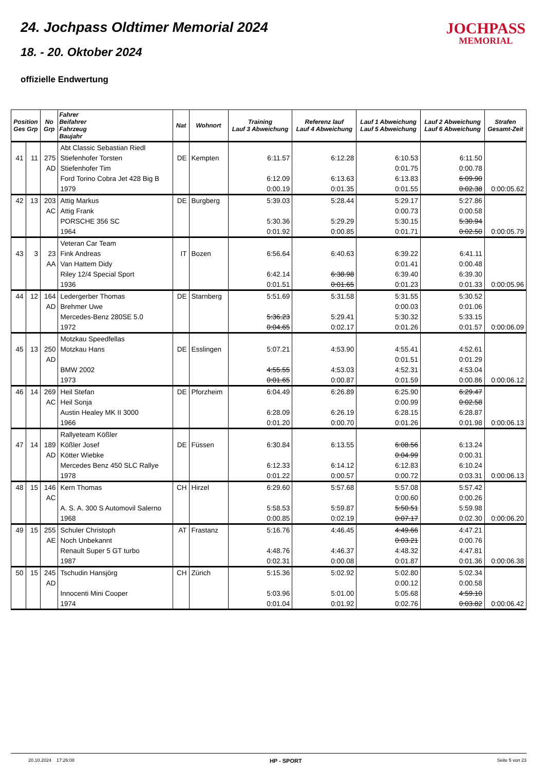24. Jochpass Oldtimer Memorial 2024
18. - 20. Oktober 2024
offizielle Endwertung
JOCHPASS
MEMORIAL
| Position Ges Grp | | No Grp | Fahrer Beifahrer Fahrzeug Baujahr | Nat | Wohnort | Training Lauf 3 Abweichung | Referenz lauf Lauf 4 Abweichung | Lauf 1 Abweichung Lauf 5 Abweichung | Lauf 2 Abweichung Lauf 6 Abweichung | Strafen Gesamt-Zeit |
| --- | --- | --- | --- | --- | --- | --- | --- | --- | --- | --- |
| | | | Abt Classic Sebastian Riedl | | | | | | | |
| 41 | 11 | 275 | Stiefenhofer Torsten | DE | Kempten | 6:11.57 | 6:12.28 | 6:10.53 | 6:11.50 | |
| | | AD | Stiefenhofer Tim | | | | | 0:01.75 | 0:00.78 | |
| | | | Ford Torino Cobra Jet 428 Big B | | | 6:12.09 | 6:13.63 | 6:13.83 | 6:09.90 | |
| | | | 1979 | | | 0:00.19 | 0:01.35 | 0:01.55 | 0:02.38 | 0:00:05.62 |
| 42 | 13 | 203 | Attig Markus | DE | Burgberg | 5:39.03 | 5:28.44 | 5:29.17 | 5:27.86 | |
| | | AC | Attig Frank | | | | | 0:00.73 | 0:00.58 | |
| | | | PORSCHE 356 SC | | | 5:30.36 | 5:29.29 | 5:30.15 | 5:30.94 | |
| | | | 1964 | | | 0:01.92 | 0:00.85 | 0:01.71 | 0:02.50 | 0:00:05.79 |
| | | | Veteran Car Team | | | | | | | |
| 43 | 3 | 23 | Fink Andreas | IT | Bozen | 6:56.64 | 6:40.63 | 6:39.22 | 6:41.11 | |
| | | AA | Van Hattem Didy | | | | | 0:01.41 | 0:00.48 | |
| | | | Riley 12/4 Special Sport | | | 6:42.14 | 6:38.98 | 6:39.40 | 6:39.30 | |
| | | | 1936 | | | 0:01.51 | 0:01.65 | 0:01.23 | 0:01.33 | 0:00:05.96 |
| 44 | 12 | 164 | Ledergerber Thomas | DE | Starnberg | 5:51.69 | 5:31.58 | 5:31.55 | 5:30.52 | |
| | | AD | Brehmer Uwe | | | | | 0:00.03 | 0:01.06 | |
| | | | Mercedes-Benz 280SE 5.0 | | | 5:36.23 | 5:29.41 | 5:30.32 | 5:33.15 | |
| | | | 1972 | | | 0:04.65 | 0:02.17 | 0:01.26 | 0:01.57 | 0:00:06.09 |
| | | | Motzkau Speedfellas | | | | | | | |
| 45 | 13 | 250 | Motzkau Hans | DE | Esslingen | 5:07.21 | 4:53.90 | 4:55.41 | 4:52.61 | |
| | | AD | | | | | | 0:01.51 | 0:01.29 | |
| | | | BMW 2002 | | | 4:55.55 | 4:53.03 | 4:52.31 | 4:53.04 | |
| | | | 1973 | | | 0:01.65 | 0:00.87 | 0:01.59 | 0:00.86 | 0:00:06.12 |
| 46 | 14 | 269 | Heil Stefan | DE | Pforzheim | 6:04.49 | 6:26.89 | 6:25.90 | 6:29.47 | |
| | | AC | Heil Sonja | | | | | 0:00.99 | 0:02.58 | |
| | | | Austin Healey MK II 3000 | | | 6:28.09 | 6:26.19 | 6:28.15 | 6:28.87 | |
| | | | 1966 | | | 0:01.20 | 0:00.70 | 0:01.26 | 0:01.98 | 0:00:06.13 |
| | | | Rallyeteam Kößler | | | | | | | |
| 47 | 14 | 189 | Kößler Josef | DE | Füssen | 6:30.84 | 6:13.55 | 6:08.56 | 6:13.24 | |
| | | AD | Kötter Wiebke | | | | | 0:04.99 | 0:00.31 | |
| | | | Mercedes Benz 450 SLC Rallye | | | 6:12.33 | 6:14.12 | 6:12.83 | 6:10.24 | |
| | | | 1978 | | | 0:01.22 | 0:00.57 | 0:00.72 | 0:03.31 | 0:00:06.13 |
| 48 | 15 | 146 | Kern Thomas | CH | Hirzel | 6:29.60 | 5:57.68 | 5:57.08 | 5:57.42 | |
| | | AC | | | | | | 0:00.60 | 0:00.26 | |
| | | | A. S. A. 300 S Automovil Salerno | | | 5:58.53 | 5:59.87 | 5:50.51 | 5:59.98 | |
| | | | 1968 | | | 0:00.85 | 0:02.19 | 0:07.17 | 0:02.30 | 0:00:06.20 |
| 49 | 15 | 255 | Schuler Christoph | AT | Frastanz | 5:16.76 | 4:46.45 | 4:49.66 | 4:47.21 | |
| | | AE | Noch Unbekannt | | | | | 0:03.21 | 0:00.76 | |
| | | | Renault Super 5 GT turbo | | | 4:48.76 | 4:46.37 | 4:48.32 | 4:47.81 | |
| | | | 1987 | | | 0:02.31 | 0:00.08 | 0:01.87 | 0:01.36 | 0:00:06.38 |
| 50 | 15 | 245 | Tschudin Hansjörg | CH | Zürich | 5:15.36 | 5:02.92 | 5:02.80 | 5:02.34 | |
| | | AD | | | | | | 0:00.12 | 0:00.58 | |
| | | | Innocenti Mini Cooper | | | 5:03.96 | 5:01.00 | 5:05.68 | 4:59.10 | |
| | | | 1974 | | | 0:01.04 | 0:01.92 | 0:02.76 | 0:03.82 | 0:00:06.42 |
20.10.2024 17:26:08 HP - SPORT Seite 5 von 23